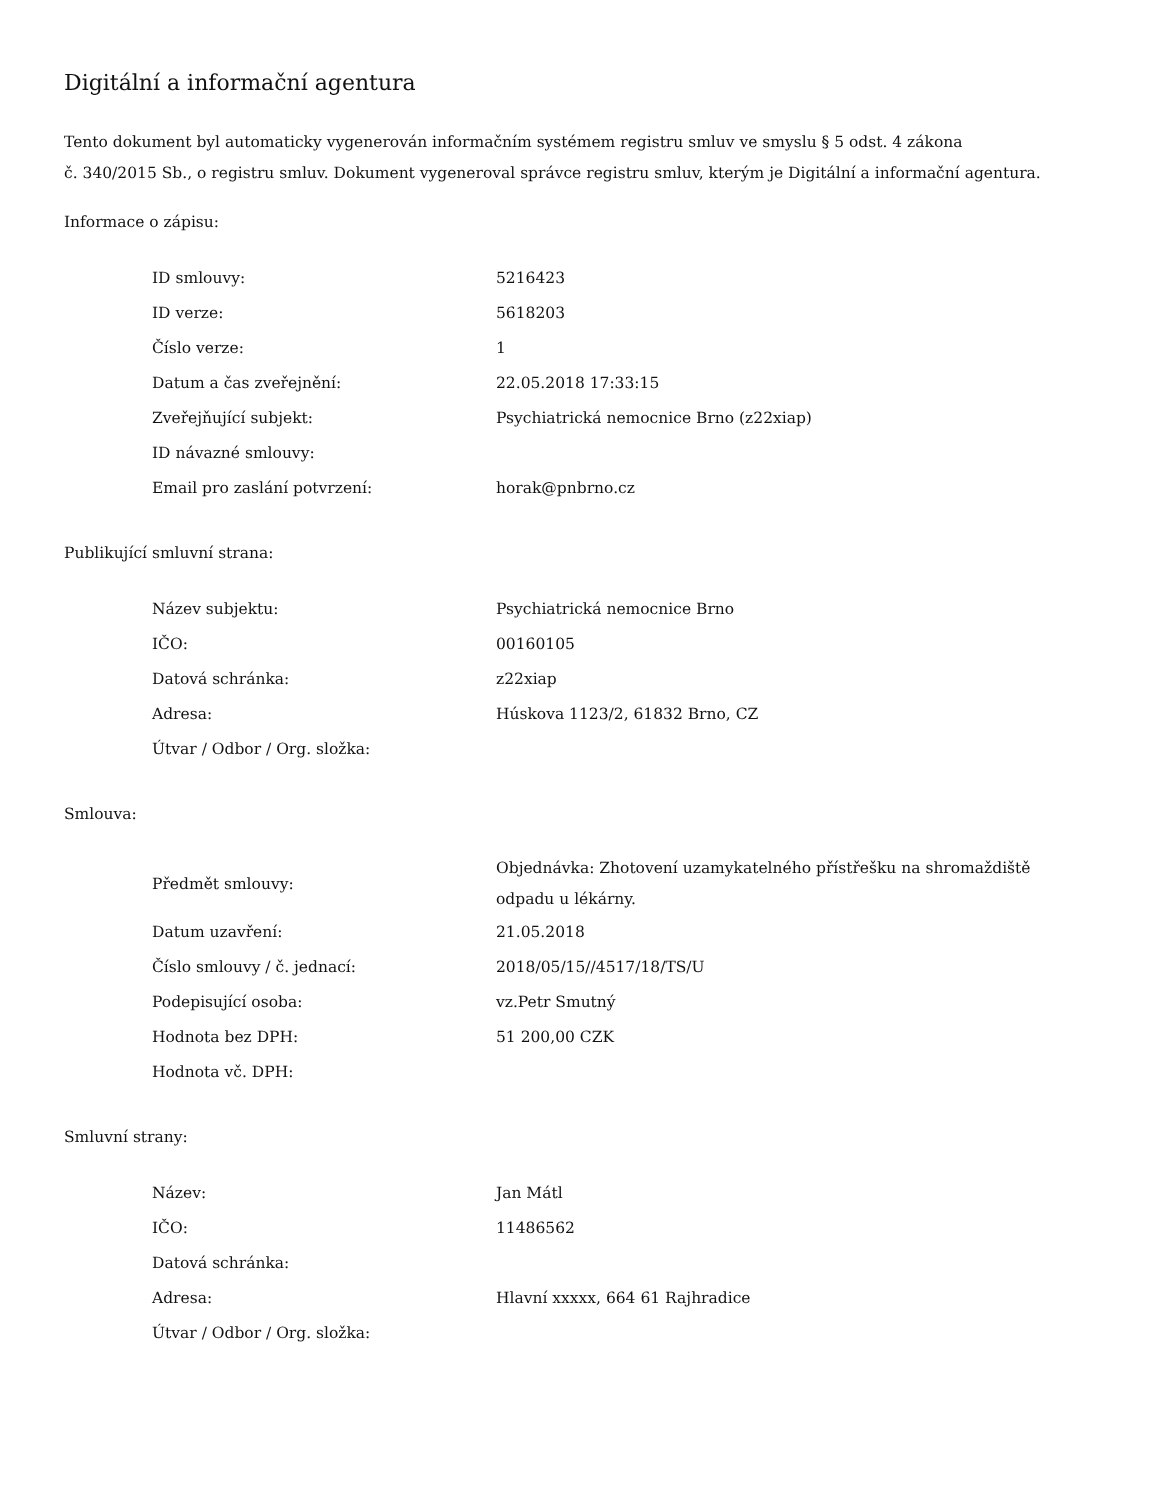Digitální a informační agentura
Tento dokument byl automaticky vygenerován informačním systémem registru smluv ve smyslu § 5 odst. 4 zákona
č. 340/2015 Sb., o registru smluv. Dokument vygeneroval správce registru smluv, kterým je Digitální a informační agentura.
Informace o zápisu:
| ID smlouvy: | 5216423 |
| ID verze: | 5618203 |
| Číslo verze: | 1 |
| Datum a čas zveřejnění: | 22.05.2018 17:33:15 |
| Zveřejňující subjekt: | Psychiatrická nemocnice Brno (z22xiap) |
| ID návazné smlouvy: | |
| Email pro zaslání potvrzení: | horak@pnbrno.cz |
Publikující smluvní strana:
| Název subjektu: | Psychiatrická nemocnice Brno |
| IČO: | 00160105 |
| Datová schránka: | z22xiap |
| Adresa: | Húskova 1123/2, 61832 Brno, CZ |
| Útvar / Odbor / Org. složka: | |
Smlouva:
| Předmět smlouvy: | Objednávka: Zhotovení uzamykatelného přístřešku na shromaždiště odpadu u lékárny. |
| Datum uzavření: | 21.05.2018 |
| Číslo smlouvy / č. jednací: | 2018/05/15//4517/18/TS/U |
| Podepisující osoba: | vz.Petr Smutný |
| Hodnota bez DPH: | 51 200,00 CZK |
| Hodnota vč. DPH: | |
Smluvní strany:
| Název: | Jan Mátl |
| IČO: | 11486562 |
| Datová schránka: | |
| Adresa: | Hlavní xxxxx, 664 61 Rajhradice |
| Útvar / Odbor / Org. složka: | |